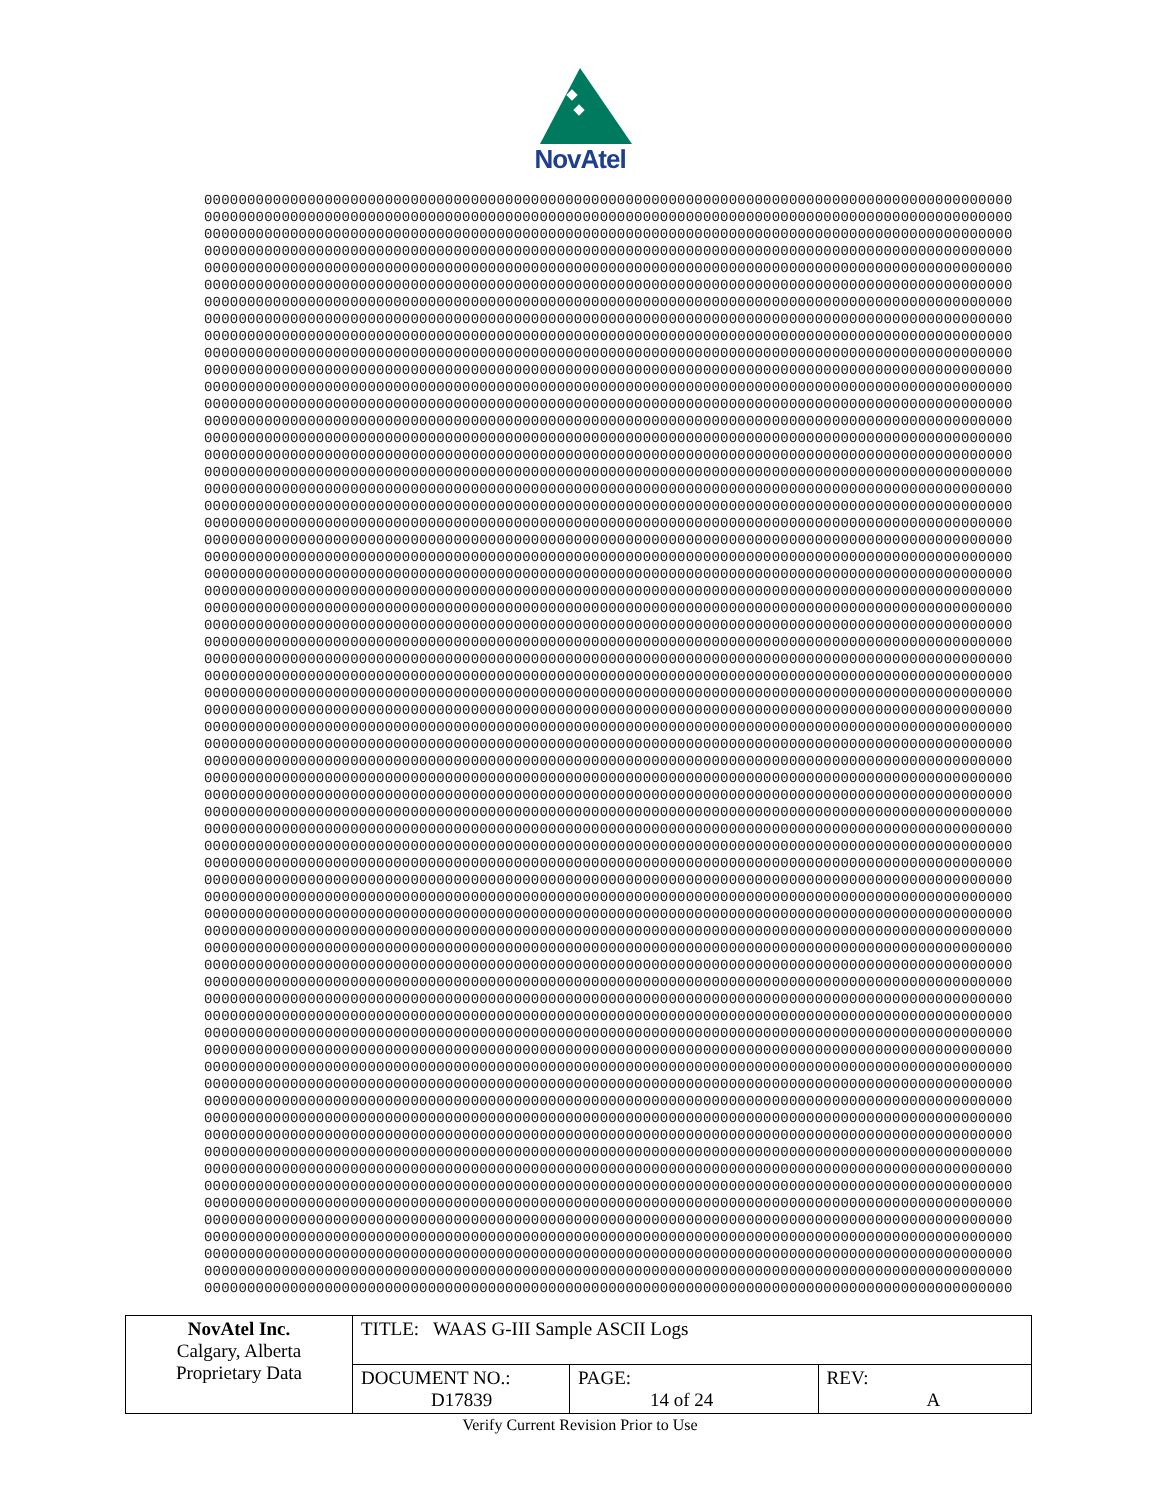NovAtel
0000000000000000000000000000000000000000000000000000000000000000000000000000000000000000000000
0000000000000000000000000000000000000000000000000000000000000000000000000000000000000000000000
0000000000000000000000000000000000000000000000000000000000000000000000000000000000000000000000
0000000000000000000000000000000000000000000000000000000000000000000000000000000000000000000000
0000000000000000000000000000000000000000000000000000000000000000000000000000000000000000000000
0000000000000000000000000000000000000000000000000000000000000000000000000000000000000000000000
0000000000000000000000000000000000000000000000000000000000000000000000000000000000000000000000
0000000000000000000000000000000000000000000000000000000000000000000000000000000000000000000000
0000000000000000000000000000000000000000000000000000000000000000000000000000000000000000000000
0000000000000000000000000000000000000000000000000000000000000000000000000000000000000000000000
0000000000000000000000000000000000000000000000000000000000000000000000000000000000000000000000
0000000000000000000000000000000000000000000000000000000000000000000000000000000000000000000000
0000000000000000000000000000000000000000000000000000000000000000000000000000000000000000000000
0000000000000000000000000000000000000000000000000000000000000000000000000000000000000000000000
0000000000000000000000000000000000000000000000000000000000000000000000000000000000000000000000
0000000000000000000000000000000000000000000000000000000000000000000000000000000000000000000000
0000000000000000000000000000000000000000000000000000000000000000000000000000000000000000000000
0000000000000000000000000000000000000000000000000000000000000000000000000000000000000000000000
0000000000000000000000000000000000000000000000000000000000000000000000000000000000000000000000
0000000000000000000000000000000000000000000000000000000000000000000000000000000000000000000000
0000000000000000000000000000000000000000000000000000000000000000000000000000000000000000000000
0000000000000000000000000000000000000000000000000000000000000000000000000000000000000000000000
0000000000000000000000000000000000000000000000000000000000000000000000000000000000000000000000
0000000000000000000000000000000000000000000000000000000000000000000000000000000000000000000000
0000000000000000000000000000000000000000000000000000000000000000000000000000000000000000000000
0000000000000000000000000000000000000000000000000000000000000000000000000000000000000000000000
0000000000000000000000000000000000000000000000000000000000000000000000000000000000000000000000
0000000000000000000000000000000000000000000000000000000000000000000000000000000000000000000000
0000000000000000000000000000000000000000000000000000000000000000000000000000000000000000000000
0000000000000000000000000000000000000000000000000000000000000000000000000000000000000000000000
0000000000000000000000000000000000000000000000000000000000000000000000000000000000000000000000
0000000000000000000000000000000000000000000000000000000000000000000000000000000000000000000000
0000000000000000000000000000000000000000000000000000000000000000000000000000000000000000000000
0000000000000000000000000000000000000000000000000000000000000000000000000000000000000000000000
0000000000000000000000000000000000000000000000000000000000000000000000000000000000000000000000
0000000000000000000000000000000000000000000000000000000000000000000000000000000000000000000000
0000000000000000000000000000000000000000000000000000000000000000000000000000000000000000000000
0000000000000000000000000000000000000000000000000000000000000000000000000000000000000000000000
0000000000000000000000000000000000000000000000000000000000000000000000000000000000000000000000
0000000000000000000000000000000000000000000000000000000000000000000000000000000000000000000000
0000000000000000000000000000000000000000000000000000000000000000000000000000000000000000000000
0000000000000000000000000000000000000000000000000000000000000000000000000000000000000000000000
0000000000000000000000000000000000000000000000000000000000000000000000000000000000000000000000
0000000000000000000000000000000000000000000000000000000000000000000000000000000000000000000000
0000000000000000000000000000000000000000000000000000000000000000000000000000000000000000000000
0000000000000000000000000000000000000000000000000000000000000000000000000000000000000000000000
0000000000000000000000000000000000000000000000000000000000000000000000000000000000000000000000
0000000000000000000000000000000000000000000000000000000000000000000000000000000000000000000000
0000000000000000000000000000000000000000000000000000000000000000000000000000000000000000000000
0000000000000000000000000000000000000000000000000000000000000000000000000000000000000000000000
0000000000000000000000000000000000000000000000000000000000000000000000000000000000000000000000
0000000000000000000000000000000000000000000000000000000000000000000000000000000000000000000000
0000000000000000000000000000000000000000000000000000000000000000000000000000000000000000000000
0000000000000000000000000000000000000000000000000000000000000000000000000000000000000000000000
0000000000000000000000000000000000000000000000000000000000000000000000000000000000000000000000
0000000000000000000000000000000000000000000000000000000000000000000000000000000000000000000000
0000000000000000000000000000000000000000000000000000000000000000000000000000000000000000000000
0000000000000000000000000000000000000000000000000000000000000000000000000000000000000000000000
0000000000000000000000000000000000000000000000000000000000000000000000000000000000000000000000
0000000000000000000000000000000000000000000000000000000000000000000000000000000000000000000000
0000000000000000000000000000000000000000000000000000000000000000000000000000000000000000000000
0000000000000000000000000000000000000000000000000000000000000000000000000000000000000000000000
0000000000000000000000000000000000000000000000000000000000000000000000000000000000000000000000
0000000000000000000000000000000000000000000000000000000000000000000000000000000000000000000000
0000000000000000000000000000000000000000000000000000000000000000000000000000000000000000000000
| NovAtel Inc. Calgary, Alberta Proprietary Data | TITLE: WAAS G-III Sample ASCII Logs | | |
| | DOCUMENT NO.: D17839 | PAGE: 14 of 24 | REV: A |
Verify Current Revision Prior to Use